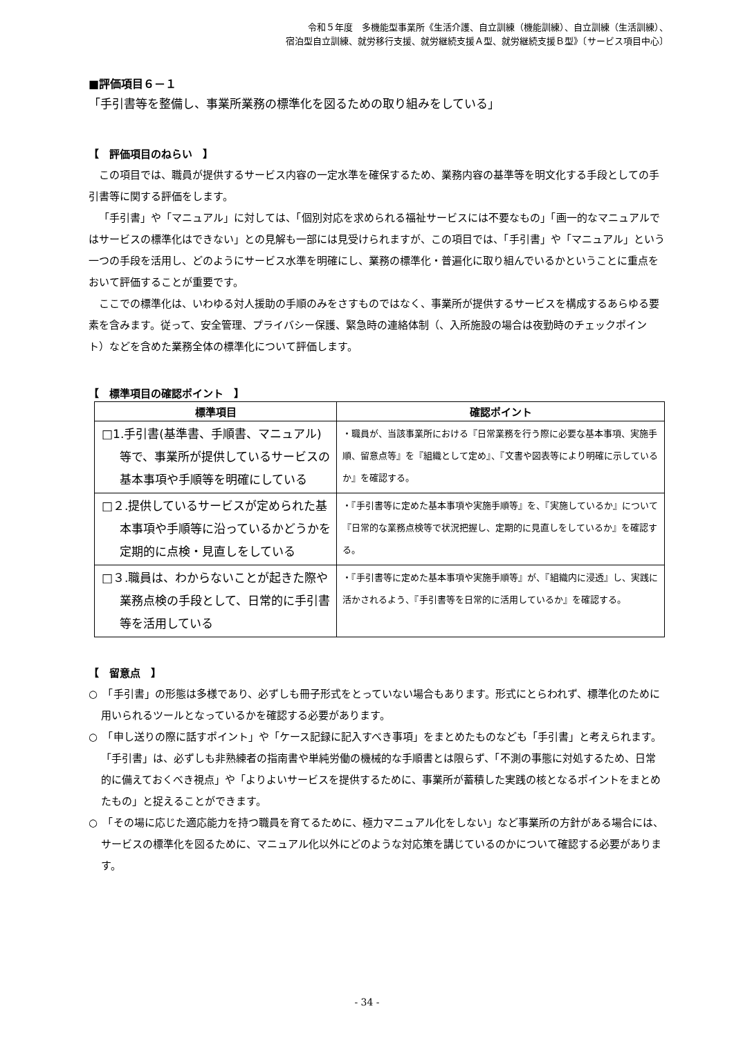令和５年度　多機能型事業所《生活介護、自立訓練（機能訓練）、自立訓練（生活訓練）、
宿泊型自立訓練、就労移行支援、就労継続支援Ａ型、就労継続支援Ｂ型》〔サービス項目中心〕
■評価項目６－１
「手引書等を整備し、事業所業務の標準化を図るための取り組みをしている」
【　評価項目のねらい　】
この項目では、職員が提供するサービス内容の一定水準を確保するため、業務内容の基準等を明文化する手段としての手引書等に関する評価をします。
「手引書」や「マニュアル」に対しては、「個別対応を求められる福祉サービスには不要なもの」「画一的なマニュアルではサービスの標準化はできない」との見解も一部には見受けられますが、この項目では、「手引書」や「マニュアル」という一つの手段を活用し、どのようにサービス水準を明確にし、業務の標準化・普遍化に取り組んでいるかということに重点をおいて評価することが重要です。
ここでの標準化は、いわゆる対人援助の手順のみをさすものではなく、事業所が提供するサービスを構成するあらゆる要素を含みます。従って、安全管理、プライバシー保護、緊急時の連絡体制（、入所施設の場合は夜勤時のチェックポイント）などを含めた業務全体の標準化について評価します。
【　標準項目の確認ポイント　】
| 標準項目 | 確認ポイント |
| --- | --- |
| □1.手引書(基準書、手順書、マニュアル)等で、事業所が提供しているサービスの基本事項や手順等を明確にしている | ・職員が、当該事業所における『日常業務を行う際に必要な基本事項、実施手順、留意点等』を『組織として定め』、『文書や図表等により明確に示しているか』を確認する。 |
| □２.提供しているサービスが定められた基本事項や手順等に沿っているかどうかを定期的に点検・見直しをしている | ・『手引書等に定めた基本事項や実施手順等』を、『実施しているか』について『日常的な業務点検等で状況把握し、定期的に見直しをしているか』を確認する。 |
| □３.職員は、わからないことが起きた際や業務点検の手段として、日常的に手引書等を活用している | ・『手引書等に定めた基本事項や実施手順等』が、『組織内に浸透』し、実践に活かされるよう、『手引書等を日常的に活用しているか』を確認する。 |
【　留意点　】
○　「手引書」の形態は多様であり、必ずしも冊子形式をとっていない場合もあります。形式にとらわれず、標準化のために用いられるツールとなっているかを確認する必要があります。
○　「申し送りの際に話すポイント」や「ケース記録に記入すべき事項」をまとめたものなども「手引書」と考えられます。「手引書」は、必ずしも非熟練者の指南書や単純労働の機械的な手順書とは限らず、「不測の事態に対処するため、日常的に備えておくべき視点」や「よりよいサービスを提供するために、事業所が蓄積した実践の核となるポイントをまとめたもの」と捉えることができます。
○　「その場に応じた適応能力を持つ職員を育てるために、極力マニュアル化をしない」など事業所の方針がある場合には、サービスの標準化を図るために、マニュアル化以外にどのような対応策を講じているのかについて確認する必要があります。
- 34 -